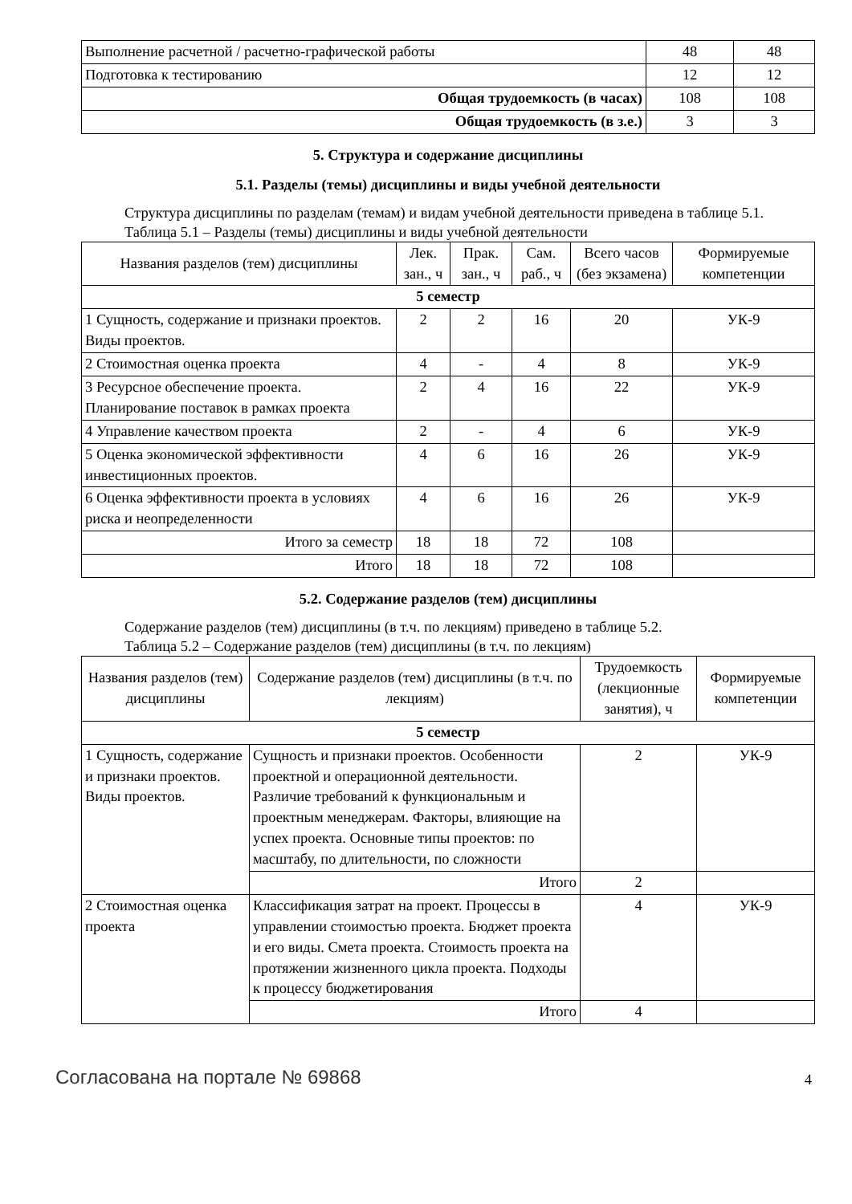| Выполнение расчетной / расчетно-графической работы | 48 | 48 |
| Подготовка к тестированию | 12 | 12 |
| Общая трудоемкость (в часах) | 108 | 108 |
| Общая трудоемкость (в з.е.) | 3 | 3 |
5. Структура и содержание дисциплины
5.1. Разделы (темы) дисциплины и виды учебной деятельности
Структура дисциплины по разделам (темам) и видам учебной деятельности приведена в таблице 5.1.
Таблица 5.1 – Разделы (темы) дисциплины и виды учебной деятельности
| Названия разделов (тем) дисциплины | Лек. зан., ч | Прак. зан., ч | Сам. раб., ч | Всего часов (без экзамена) | Формируемые компетенции |
| --- | --- | --- | --- | --- | --- |
| 5 семестр | | | | | |
| 1 Сущность, содержание и признаки проектов. Виды проектов. | 2 | 2 | 16 | 20 | УК-9 |
| 2 Стоимостная оценка проекта | 4 | - | 4 | 8 | УК-9 |
| 3 Ресурсное обеспечение проекта. Планирование поставок в рамках проекта | 2 | 4 | 16 | 22 | УК-9 |
| 4 Управление качеством проекта | 2 | - | 4 | 6 | УК-9 |
| 5 Оценка экономической эффективности инвестиционных проектов. | 4 | 6 | 16 | 26 | УК-9 |
| 6 Оценка эффективности проекта в условиях риска и неопределенности | 4 | 6 | 16 | 26 | УК-9 |
| Итого за семестр | 18 | 18 | 72 | 108 | |
| Итого | 18 | 18 | 72 | 108 | |
5.2. Содержание разделов (тем) дисциплины
Содержание разделов (тем) дисциплины (в т.ч. по лекциям) приведено в таблице 5.2.
Таблица 5.2 – Содержание разделов (тем) дисциплины (в т.ч. по лекциям)
| Названия разделов (тем) дисциплины | Содержание разделов (тем) дисциплины (в т.ч. по лекциям) | Трудоемкость (лекционные занятия), ч | Формируемые компетенции |
| --- | --- | --- | --- |
| 5 семестр | | | |
| 1 Сущность, содержание и признаки проектов. Виды проектов. | Сущность и признаки проектов. Особенности проектной и операционной деятельности. Различие требований к функциональным и проектным менеджерам. Факторы, влияющие на успех проекта. Основные типы проектов: по масштабу, по длительности, по сложности | 2 | УК-9 |
| | Итого | 2 | |
| 2 Стоимостная оценка проекта | Классификация затрат на проект. Процессы в управлении стоимостью проекта. Бюджет проекта и его виды. Смета проекта. Стоимость проекта на протяжении жизненного цикла проекта. Подходы к процессу бюджетирования | 4 | УК-9 |
| | Итого | 4 | |
Согласована на портале № 69868 4